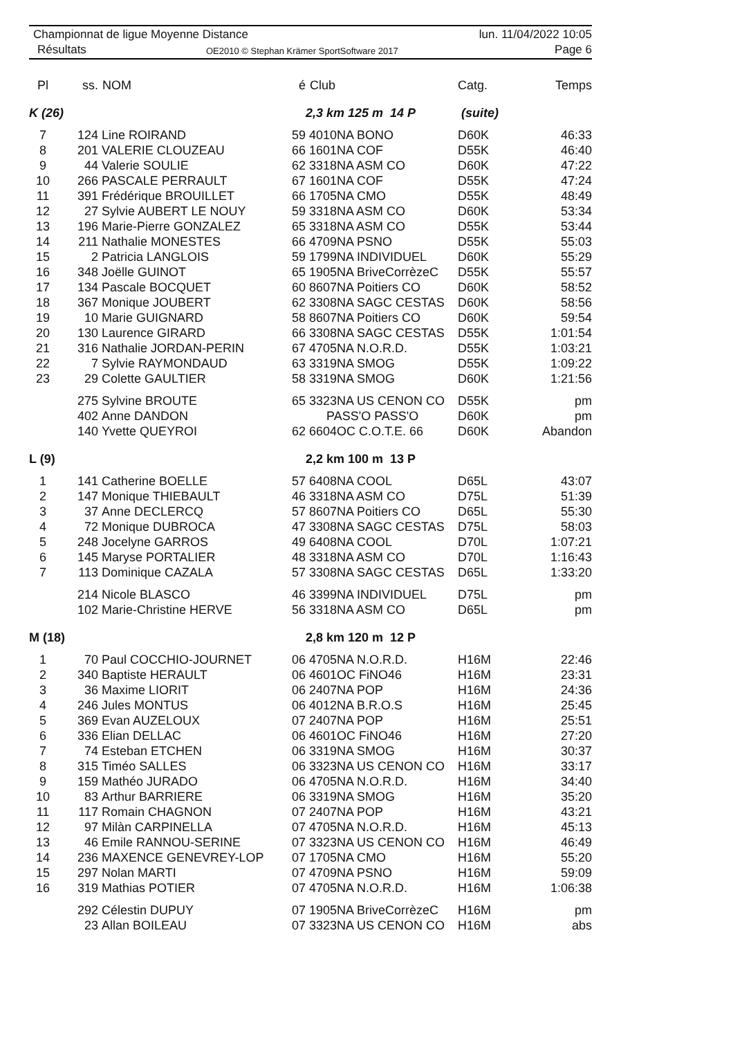Championnat de ligue Moyenne Distance
lun. 11/04/2022 10:05
Résultats
OE2010 © Stephan Krämer SportSoftware 2017
Page 6
| Pl | ss. | NOM | é | Club | Catg. | Temps |
| --- | --- | --- | --- | --- | --- | --- |
| K (26) | | | | 2,3 km 125 m 14 P | (suite) | |
| 7 | 124 | Line ROIRAND | 59 | 4010NA BONO | D60K | 46:33 |
| 8 | 201 | VALERIE CLOUZEAU | 66 | 1601NA COF | D55K | 46:40 |
| 9 | 44 | Valerie SOULIE | 62 | 3318NA ASM CO | D60K | 47:22 |
| 10 | 266 | PASCALE PERRAULT | 67 | 1601NA COF | D55K | 47:24 |
| 11 | 391 | Frédérique BROUILLET | 66 | 1705NA CMO | D55K | 48:49 |
| 12 | 27 | Sylvie AUBERT LE NOUY | 59 | 3318NA ASM CO | D60K | 53:34 |
| 13 | 196 | Marie-Pierre GONZALEZ | 65 | 3318NA ASM CO | D55K | 53:44 |
| 14 | 211 | Nathalie MONESTES | 66 | 4709NA PSNO | D55K | 55:03 |
| 15 | 2 | Patricia LANGLOIS | 59 | 1799NA INDIVIDUEL | D60K | 55:29 |
| 16 | 348 | Joëlle GUINOT | 65 | 1905NA BriveCorrèzeC | D55K | 55:57 |
| 17 | 134 | Pascale BOCQUET | 60 | 8607NA Poitiers CO | D60K | 58:52 |
| 18 | 367 | Monique JOUBERT | 62 | 3308NA SAGC CESTAS | D60K | 58:56 |
| 19 | 10 | Marie GUIGNARD | 58 | 8607NA Poitiers CO | D60K | 59:54 |
| 20 | 130 | Laurence GIRARD | 66 | 3308NA SAGC CESTAS | D55K | 1:01:54 |
| 21 | 316 | Nathalie JORDAN-PERIN | 67 | 4705NA N.O.R.D. | D55K | 1:03:21 |
| 22 | 7 | Sylvie RAYMONDAUD | 63 | 3319NA SMOG | D55K | 1:09:22 |
| 23 | 29 | Colette GAULTIER | 58 | 3319NA SMOG | D60K | 1:21:56 |
| | 275 | Sylvine BROUTE | 65 | 3323NA US CENON CO | D55K | pm |
| | 402 | Anne DANDON | | PASS'O PASS'O | D60K | pm |
| | 140 | Yvette QUEYROI | 62 | 6604OC C.O.T.E. 66 | D60K | Abandon |
| L (9) | | | | 2,2 km 100 m 13 P | | |
| 1 | 141 | Catherine BOELLE | 57 | 6408NA COOL | D65L | 43:07 |
| 2 | 147 | Monique THIEBAULT | 46 | 3318NA ASM CO | D75L | 51:39 |
| 3 | 37 | Anne DECLERCQ | 57 | 8607NA Poitiers CO | D65L | 55:30 |
| 4 | 72 | Monique DUBROCA | 47 | 3308NA SAGC CESTAS | D75L | 58:03 |
| 5 | 248 | Jocelyne GARROS | 49 | 6408NA COOL | D70L | 1:07:21 |
| 6 | 145 | Maryse PORTALIER | 48 | 3318NA ASM CO | D70L | 1:16:43 |
| 7 | 113 | Dominique CAZALA | 57 | 3308NA SAGC CESTAS | D65L | 1:33:20 |
| | 214 | Nicole BLASCO | 46 | 3399NA INDIVIDUEL | D75L | pm |
| | 102 | Marie-Christine HERVE | 56 | 3318NA ASM CO | D65L | pm |
| M (18) | | | | 2,8 km 120 m 12 P | | |
| 1 | 70 | Paul COCCHIO-JOURNET | 06 | 4705NA N.O.R.D. | H16M | 22:46 |
| 2 | 340 | Baptiste HERAULT | 06 | 4601OC FiNO46 | H16M | 23:31 |
| 3 | 36 | Maxime LIORIT | 06 | 2407NA POP | H16M | 24:36 |
| 4 | 246 | Jules MONTUS | 06 | 4012NA B.R.O.S | H16M | 25:45 |
| 5 | 369 | Evan AUZELOUX | 07 | 2407NA POP | H16M | 25:51 |
| 6 | 336 | Elian DELLAC | 06 | 4601OC FiNO46 | H16M | 27:20 |
| 7 | 74 | Esteban ETCHEN | 06 | 3319NA SMOG | H16M | 30:37 |
| 8 | 315 | Timéo SALLES | 06 | 3323NA US CENON CO | H16M | 33:17 |
| 9 | 159 | Mathéo JURADO | 06 | 4705NA N.O.R.D. | H16M | 34:40 |
| 10 | 83 | Arthur BARRIERE | 06 | 3319NA SMOG | H16M | 35:20 |
| 11 | 117 | Romain CHAGNON | 07 | 2407NA POP | H16M | 43:21 |
| 12 | 97 | Milàn CARPINELLA | 07 | 4705NA N.O.R.D. | H16M | 45:13 |
| 13 | 46 | Emile RANNOU-SERINE | 07 | 3323NA US CENON CO | H16M | 46:49 |
| 14 | 236 | MAXENCE GENEVREY-LOP | 07 | 1705NA CMO | H16M | 55:20 |
| 15 | 297 | Nolan MARTI | 07 | 4709NA PSNO | H16M | 59:09 |
| 16 | 319 | Mathias POTIER | 07 | 4705NA N.O.R.D. | H16M | 1:06:38 |
| | 292 | Célestin DUPUY | 07 | 1905NA BriveCorrèzeC | H16M | pm |
| | 23 | Allan BOILEAU | 07 | 3323NA US CENON CO | H16M | abs |